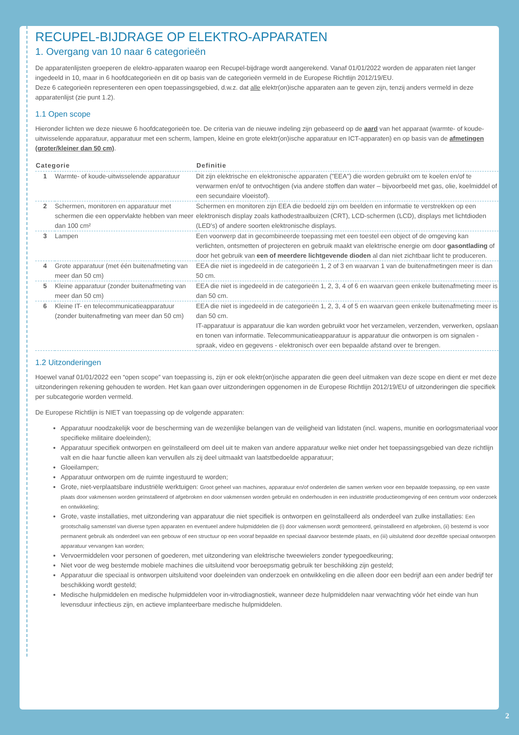RECUPEL-BIJDRAGE OP ELEKTRO-APPARATEN
1. Overgang van 10 naar 6 categorieën
De apparatenlijsten groeperen de elektro-apparaten waarop een Recupel-bijdrage wordt aangerekend. Vanaf 01/01/2022 worden de apparaten niet langer ingedeeld in 10, maar in 6 hoofdcategorieën en dit op basis van de categorieën vermeld in de Europese Richtlijn 2012/19/EU.
Deze 6 categorieën representeren een open toepassingsgebied, d.w.z. dat alle elektr(on)ische apparaten aan te geven zijn, tenzij anders vermeld in deze apparatenlijst (zie punt 1.2).
1.1 Open scope
Hieronder lichten we deze nieuwe 6 hoofdcategorieën toe. De criteria van de nieuwe indeling zijn gebaseerd op de aard van het apparaat (warmte- of koude-uitwisselende apparatuur, apparatuur met een scherm, lampen, kleine en grote elektr(on)ische apparatuur en ICT-apparaten) en op basis van de afmetingen (groter/kleiner dan 50 cm).
| Categorie | | Definitie |
| --- | --- | --- |
| 1 | Warmte- of koude-uitwisselende apparatuur | Dit zijn elektrische en elektronische apparaten ("EEA") die worden gebruikt om te koelen en/of te verwarmen en/of te ontvochtigen (via andere stoffen dan water – bijvoorbeeld met gas, olie, koelmiddel of een secundaire vloeistof). |
| 2 | Schermen, monitoren en apparatuur met schermen die een oppervlakte hebben van meer dan 100 cm² | Schermen en monitoren zijn EEA die bedoeld zijn om beelden en informatie te verstrekken op een elektronisch display zoals kathodestraalbuizen (CRT), LCD-schermen (LCD), displays met lichtdioden (LED's) of andere soorten elektronische displays. |
| 3 | Lampen | Een voorwerp dat in gecombineerde toepassing met een toestel een object of de omgeving kan verlichten, ontsmetten of projecteren en gebruik maakt van elektrische energie om door gasontlading of door het gebruik van een of meerdere lichtgevende dioden al dan niet zichtbaar licht te produceren. |
| 4 | Grote apparatuur (met één buitenafmeting van meer dan 50 cm) | EEA die niet is ingedeeld in de categorieën 1, 2 of 3 en waarvan 1 van de buitenafmetingen meer is dan 50 cm. |
| 5 | Kleine apparatuur (zonder buitenafmeting van meer dan 50 cm) | EEA die niet is ingedeeld in de categorieën 1, 2, 3, 4 of 6 en waarvan geen enkele buitenafmeting meer is dan 50 cm. |
| 6 | Kleine IT- en telecommunicatieapparatuur (zonder buitenafmeting van meer dan 50 cm) | EEA die niet is ingedeeld in de categorieën 1, 2, 3, 4 of 5 en waarvan geen enkele buitenafmeting meer is dan 50 cm. IT-apparatuur is apparatuur die kan worden gebruikt voor het verzamelen, verzenden, verwerken, opslaan en tonen van informatie. Telecommunicatieapparatuur is apparatuur die ontworpen is om signalen - spraak, video en gegevens - elektronisch over een bepaalde afstand over te brengen. |
1.2 Uitzonderingen
Hoewel vanaf 01/01/2022 een “open scope” van toepassing is, zijn er ook elektr(on)ische apparaten die geen deel uitmaken van deze scope en dient er met deze uitzonderingen rekening gehouden te worden. Het kan gaan over uitzonderingen opgenomen in de Europese Richtlijn 2012/19/EU of uitzonderingen die specifiek per subcategorie worden vermeld.
De Europese Richtlijn is NIET van toepassing op de volgende apparaten:
Apparatuur noodzakelijk voor de bescherming van de wezenlijke belangen van de veiligheid van lidstaten (incl. wapens, munitie en oorlogsmateriaal voor specifieke militaire doeleinden);
Apparatuur specifiek ontworpen en geïnstalleerd om deel uit te maken van andere apparatuur welke niet onder het toepassingsgebied van deze richtlijn valt en die haar functie alleen kan vervullen als zij deel uitmaakt van laatstbedoelde apparatuur;
Gloeilampen;
Apparatuur ontworpen om de ruimte ingestuurd te worden;
Grote, niet-verplaatsbare industriële werktuigen: Groot geheel van machines, apparatuur en/of onderdelen die samen werken voor een bepaalde toepassing, op een vaste plaats door vakmensen worden geïnstalleerd of afgebroken en door vakmensen worden gebruikt en onderhouden in een industriële productieomgeving of een centrum voor onderzoek en ontwikkeling;
Grote, vaste installaties, met uitzondering van apparatuur die niet specifiek is ontworpen en geïnstalleerd als onderdeel van zulke installaties: Een grootschalig samenstel van diverse typen apparaten en eventueel andere hulpmiddelen die (i) door vakmensen wordt gemonteerd, geïnstalleerd en afgebroken, (ii) bestemd is voor permanent gebruik als onderdeel van een gebouw of een structuur op een vooraf bepaalde en speciaal daarvoor bestemde plaats, en (iii) uitsluitend door dezelfde speciaal ontworpen apparatuur vervangen kan worden;
Vervoermiddelen voor personen of goederen, met uitzondering van elektrische tweewielers zonder typegoedkeuring;
Niet voor de weg bestemde mobiele machines die uitsluitend voor beroepsmatig gebruik ter beschikking zijn gesteld;
Apparatuur die speciaal is ontworpen uitsluitend voor doeleinden van onderzoek en ontwikkeling en die alleen door een bedrijf aan een ander bedrijf ter beschikking wordt gesteld;
Medische hulpmiddelen en medische hulpmiddelen voor in-vitrodiagnostiek, wanneer deze hulpmiddelen naar verwachting vóór het einde van hun levensduur infectieus zijn, en actieve implanteerbare medische hulpmiddelen.
2